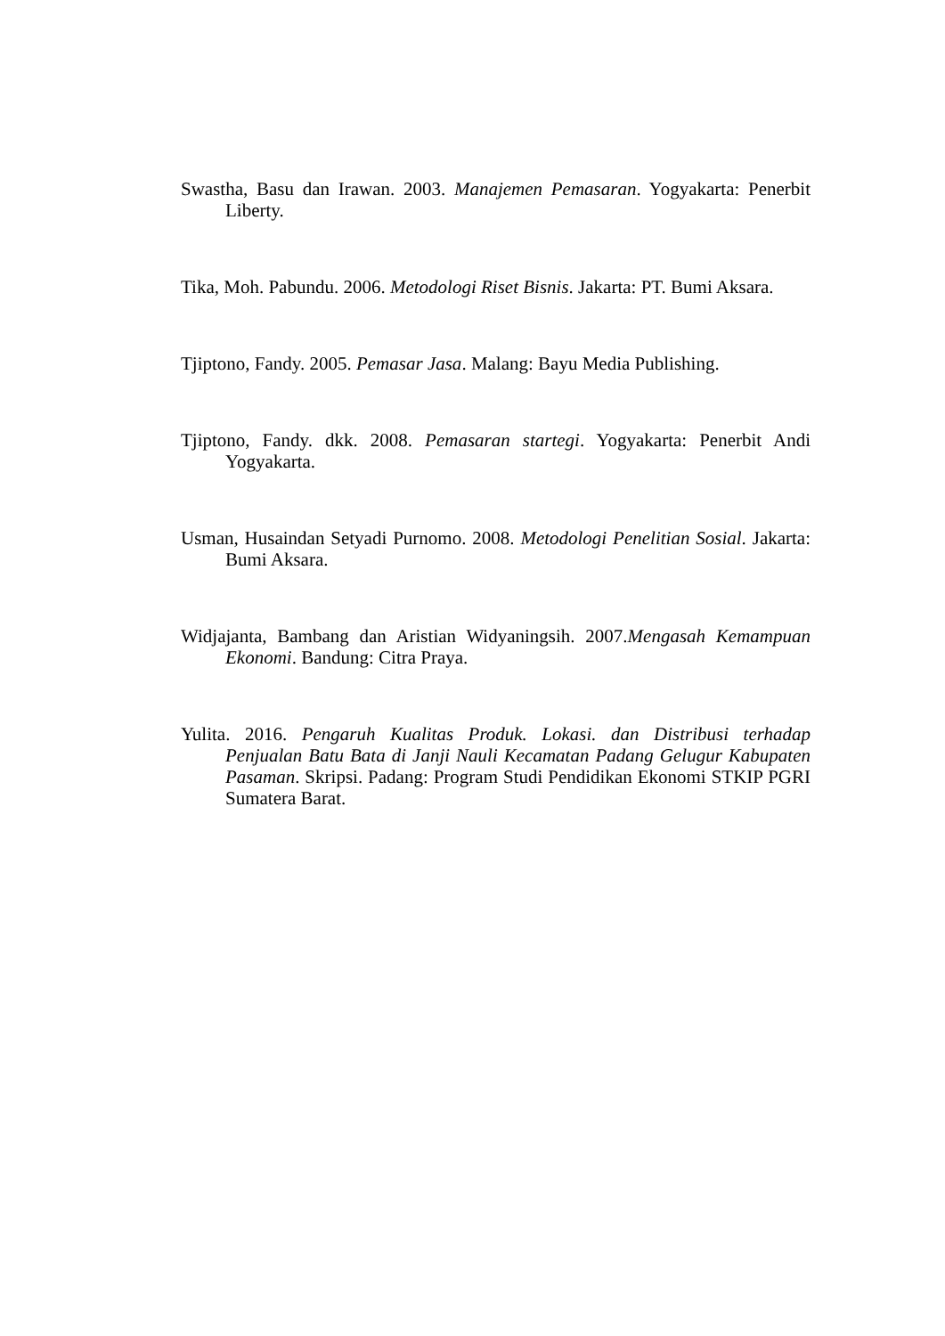Swastha, Basu dan Irawan. 2003. Manajemen Pemasaran. Yogyakarta: Penerbit Liberty.
Tika, Moh. Pabundu. 2006. Metodologi Riset Bisnis. Jakarta: PT. Bumi Aksara.
Tjiptono, Fandy. 2005. Pemasar Jasa. Malang: Bayu Media Publishing.
Tjiptono, Fandy. dkk. 2008. Pemasaran startegi. Yogyakarta: Penerbit Andi Yogyakarta.
Usman, Husaindan Setyadi Purnomo. 2008. Metodologi Penelitian Sosial. Jakarta: Bumi Aksara.
Widjajanta, Bambang dan Aristian Widyaningsih. 2007.Mengasah Kemampuan Ekonomi. Bandung: Citra Praya.
Yulita. 2016. Pengaruh Kualitas Produk. Lokasi. dan Distribusi terhadap Penjualan Batu Bata di Janji Nauli Kecamatan Padang Gelugur Kabupaten Pasaman. Skripsi. Padang: Program Studi Pendidikan Ekonomi STKIP PGRI Sumatera Barat.